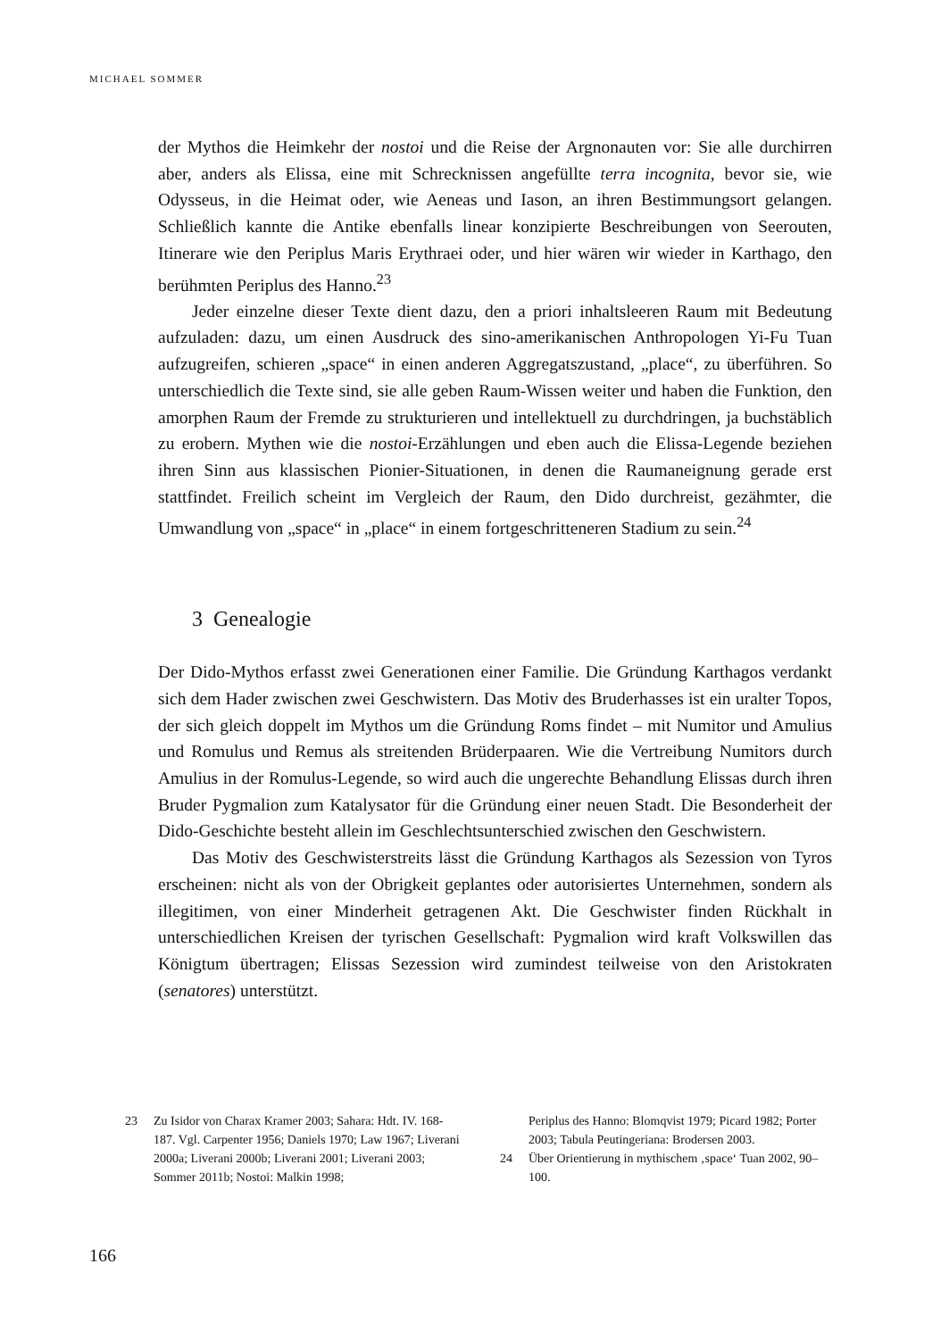MICHAEL SOMMER
der Mythos die Heimkehr der nostoi und die Reise der Argnonauten vor: Sie alle durchirren aber, anders als Elissa, eine mit Schrecknissen angefüllte terra incognita, bevor sie, wie Odysseus, in die Heimat oder, wie Aeneas und Iason, an ihren Bestimmungsort gelangen. Schließlich kannte die Antike ebenfalls linear konzipierte Beschreibungen von Seerouten, Itinerare wie den Periplus Maris Erythraei oder, und hier wären wir wieder in Karthago, den berühmten Periplus des Hanno.<sup>23</sup>
Jeder einzelne dieser Texte dient dazu, den a priori inhaltsleeren Raum mit Bedeutung aufzuladen: dazu, um einen Ausdruck des sino-amerikanischen Anthropologen Yi-Fu Tuan aufzugreifen, schieren „space“ in einen anderen Aggregatszustand, „place“, zu überführen. So unterschiedlich die Texte sind, sie alle geben Raum-Wissen weiter und haben die Funktion, den amorphen Raum der Fremde zu strukturieren und intellektuell zu durchdringen, ja buchstäblich zu erobern. Mythen wie die nostoi-Erzählungen und eben auch die Elissa-Legende beziehen ihren Sinn aus klassischen Pionier-Situationen, in denen die Raumaneignung gerade erst stattfindet. Freilich scheint im Vergleich der Raum, den Dido durchreist, gezähmter, die Umwandlung von „space“ in „place“ in einem fortgeschritteneren Stadium zu sein.<sup>24</sup>
3 Genealogie
Der Dido-Mythos erfasst zwei Generationen einer Familie. Die Gründung Karthagos verdankt sich dem Hader zwischen zwei Geschwistern. Das Motiv des Bruderhasses ist ein uralter Topos, der sich gleich doppelt im Mythos um die Gründung Roms findet – mit Numitor und Amulius und Romulus und Remus als streitenden Brüderpaaren. Wie die Vertreibung Numitors durch Amulius in der Romulus-Legende, so wird auch die ungerechte Behandlung Elissas durch ihren Bruder Pygmalion zum Katalysator für die Gründung einer neuen Stadt. Die Besonderheit der Dido-Geschichte besteht allein im Geschlechtsunterschied zwischen den Geschwistern.
Das Motiv des Geschwisterstreits lässt die Gründung Karthagos als Sezession von Tyros erscheinen: nicht als von der Obrigkeit geplantes oder autorisiertes Unternehmen, sondern als illegitimen, von einer Minderheit getragenen Akt. Die Geschwister finden Rückhalt in unterschiedlichen Kreisen der tyrischen Gesellschaft: Pygmalion wird kraft Volkswillen das Königtum übertragen; Elissas Sezession wird zumindest teilweise von den Aristokraten (senatores) unterstützt.
23 Zu Isidor von Charax Kramer 2003; Sahara: Hdt. IV. 168-187. Vgl. Carpenter 1956; Daniels 1970; Law 1967; Liverani 2000a; Liverani 2000b; Liverani 2001; Liverani 2003; Sommer 2011b; Nostoi: Malkin 1998;
Periplus des Hanno: Blomqvist 1979; Picard 1982; Porter 2003; Tabula Peutingeriana: Brodersen 2003.
24 Über Orientierung in mythischem ‚space‘ Tuan 2002, 90–100.
166